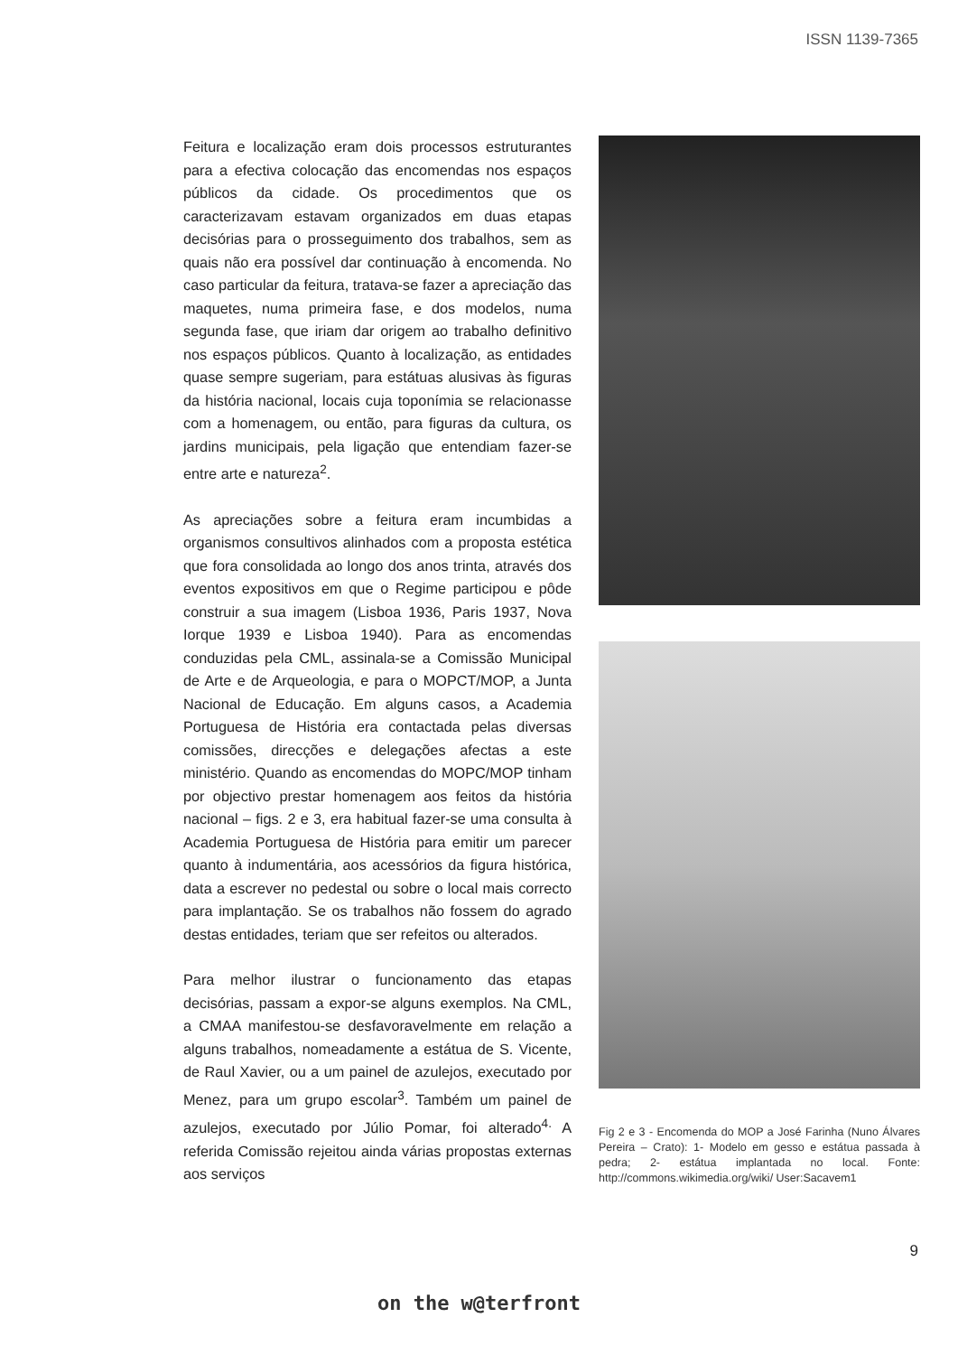ISSN 1139-7365
Feitura e localização eram dois processos estruturantes para a efectiva colocação das encomendas nos espaços públicos da cidade. Os procedimentos que os caracterizavam estavam organizados em duas etapas decisórias para o prosseguimento dos trabalhos, sem as quais não era possível dar continuação à encomenda. No caso particular da feitura, tratava-se fazer a apreciação das maquetes, numa primeira fase, e dos modelos, numa segunda fase, que iriam dar origem ao trabalho definitivo nos espaços públicos. Quanto à localização, as entidades quase sempre sugeriam, para estátuas alusivas às figuras da história nacional, locais cuja toponímia se relacionasse com a homenagem, ou então, para figuras da cultura, os jardins municipais, pela ligação que entendiam fazer-se entre arte e natureza<sup>2</sup>.
As apreciações sobre a feitura eram incumbidas a organismos consultivos alinhados com a proposta estética que fora consolidada ao longo dos anos trinta, através dos eventos expositivos em que o Regime participou e pôde construir a sua imagem (Lisboa 1936, Paris 1937, Nova Iorque 1939 e Lisboa 1940). Para as encomendas conduzidas pela CML, assinala-se a Comissão Municipal de Arte e de Arqueologia, e para o MOPCT/MOP, a Junta Nacional de Educação. Em alguns casos, a Academia Portuguesa de História era contactada pelas diversas comissões, direcções e delegações afectas a este ministério. Quando as encomendas do MOPC/MOP tinham por objectivo prestar homenagem aos feitos da história nacional – figs. 2 e 3, era habitual fazer-se uma consulta à Academia Portuguesa de História para emitir um parecer quanto à indumentária, aos acessórios da figura histórica, data a escrever no pedestal ou sobre o local mais correcto para implantação. Se os trabalhos não fossem do agrado destas entidades, teriam que ser refeitos ou alterados.
Para melhor ilustrar o funcionamento das etapas decisórias, passam a expor-se alguns exemplos. Na CML, a CMAA manifestou-se desfavoravelmente em relação a alguns trabalhos, nomeadamente a estátua de S. Vicente, de Raul Xavier, ou a um painel de azulejos, executado por Menez, para um grupo escolar<sup>3</sup>. Também um painel de azulejos, executado por Júlio Pomar, foi alterado<sup>4.</sup> A referida Comissão rejeitou ainda várias propostas externas aos serviços
Fig 2 e 3 - Encomenda do MOP a José Farinha (Nuno Álvares Pereira – Crato): 1- Modelo em gesso e estátua passada à pedra; 2- estátua implantada no local. Fonte: http://commons.wikimedia.org/wiki/ User:Sacavem1
9
on the w@terfront